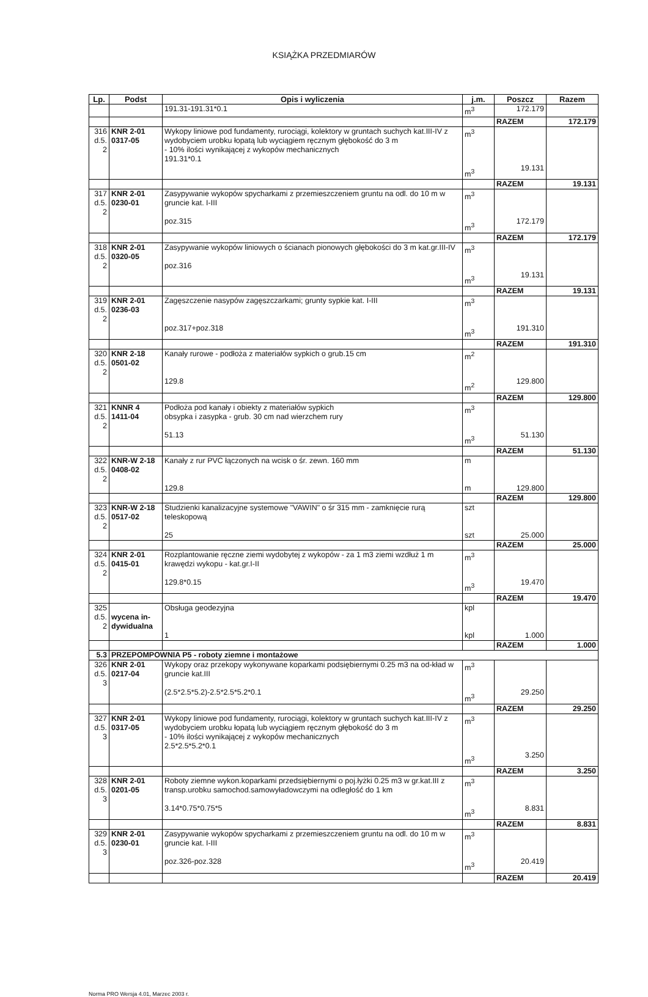KSIĄŻKA PRZEDMIARÓW
| Lp. | Podst | Opis i wyliczenia | j.m. | Poszcz | Razem |
| --- | --- | --- | --- | --- | --- |
| | | 191.31-191.31*0.1 | m<sup>3</sup> | 172.179 | |
| | | | | RAZEM | 172.179 |
| 316 d.5. 2 | KNR 2-01 0317-05 | Wykopy liniowe pod fundamenty, rurociągi, kolektory w gruntach suchych kat.III-IV z wydobyciem urobku łopatą lub wyciągiem ręcznym głębokość do 3 m - 10% ilości wynikającej z wykopów mechanicznych 191.31*0.1 | m<sup>3</sup> m<sup>3</sup> | 19.131 | |
| | | | | RAZEM | 19.131 |
| 317 d.5. 2 | KNR 2-01 0230-01 | Zasypywanie wykopów spycharkami z przemieszczeniem gruntu na odl. do 10 m w gruncie kat. I-III poz.315 | m<sup>3</sup> m<sup>3</sup> | 172.179 | |
| | | | | RAZEM | 172.179 |
| 318 d.5. 2 | KNR 2-01 0320-05 | Zasypywanie wykopów liniowych o ścianach pionowych głębokości do 3 m kat.gr.III-IV poz.316 | m<sup>3</sup> m<sup>3</sup> | 19.131 | |
| | | | | RAZEM | 19.131 |
| 319 d.5. 2 | KNR 2-01 0236-03 | Zagęszczenie nasypów zagęszczarkami; grunty sypkie kat. I-III poz.317+poz.318 | m<sup>3</sup> m<sup>3</sup> | 191.310 | |
| | | | | RAZEM | 191.310 |
| 320 d.5. 2 | KNR 2-18 0501-02 | Kanały rurowe - podłoża z materiałów sypkich o grub.15 cm 129.8 | m<sup>2</sup> m<sup>2</sup> | 129.800 | |
| | | | | RAZEM | 129.800 |
| 321 d.5. 2 | KNNR 4 1411-04 | Podłoża pod kanały i obiekty z materiałów sypkich obsypka i zasypka - grub. 30 cm nad wierzchem rury 51.13 | m<sup>3</sup> m<sup>3</sup> | 51.130 | |
| | | | | RAZEM | 51.130 |
| 322 d.5. 2 | KNR-W 2-18 0408-02 | Kanały z rur PVC łączonych na wcisk o śr. zewn. 160 mm 129.8 | m m | 129.800 | |
| | | | | RAZEM | 129.800 |
| 323 d.5. 2 | KNR-W 2-18 0517-02 | Studzienki kanalizacyjne systemowe "VAWIN" o śr 315 mm - zamknięcie rurą teleskopową 25 | szt szt | 25.000 | |
| | | | | RAZEM | 25.000 |
| 324 d.5. 2 | KNR 2-01 0415-01 | Rozplantowanie ręczne ziemi wydobytej z wykopów - za 1 m3 ziemi wzdłuż 1 m krawędzi wykopu - kat.gr.I-II 129.8*0.15 | m<sup>3</sup> m<sup>3</sup> | 19.470 | |
| | | | | RAZEM | 19.470 |
| 325 d.5. 2 | wycena in-dywidualna | Obsługa geodezyjna 1 | kpl kpl | 1.000 | |
| | | | | RAZEM | 1.000 |
| 5.3 | PRZEPOMPOWNIA P5 - roboty ziemne i montażowe | | | | |
| 326 d.5. 3 | KNR 2-01 0217-04 | Wykopy oraz przekopy wykonywane koparkami podsiębiernymi 0.25 m3 na od-kład w gruncie kat.III (2.5*2.5*5.2)-2.5*2.5*5.2*0.1 | m<sup>3</sup> m<sup>3</sup> | 29.250 | |
| | | | | RAZEM | 29.250 |
| 327 d.5. 3 | KNR 2-01 0317-05 | Wykopy liniowe pod fundamenty, rurociągi, kolektory w gruntach suchych kat.III-IV z wydobyciem urobku łopatą lub wyciągiem ręcznym głębokość do 3 m - 10% ilości wynikającej z wykopów mechanicznych 2.5*2.5*5.2*0.1 | m<sup>3</sup> m<sup>3</sup> | 3.250 | |
| | | | | RAZEM | 3.250 |
| 328 d.5. 3 | KNR 2-01 0201-05 | Roboty ziemne wykon.koparkami przedsiębiernymi o poj.łyżki 0.25 m3 w gr.kat.III z transp.urobku samochod.samowyładowczymi na odległość do 1 km 3.14*0.75*0.75*5 | m<sup>3</sup> m<sup>3</sup> | 8.831 | |
| | | | | RAZEM | 8.831 |
| 329 d.5. 3 | KNR 2-01 0230-01 | Zasypywanie wykopów spycharkami z przemieszczeniem gruntu na odl. do 10 m w gruncie kat. I-III poz.326-poz.328 | m<sup>3</sup> m<sup>3</sup> | 20.419 | |
| | | | | RAZEM | 20.419 |
Norma PRO Wersja 4.01, Marzec 2003 r.